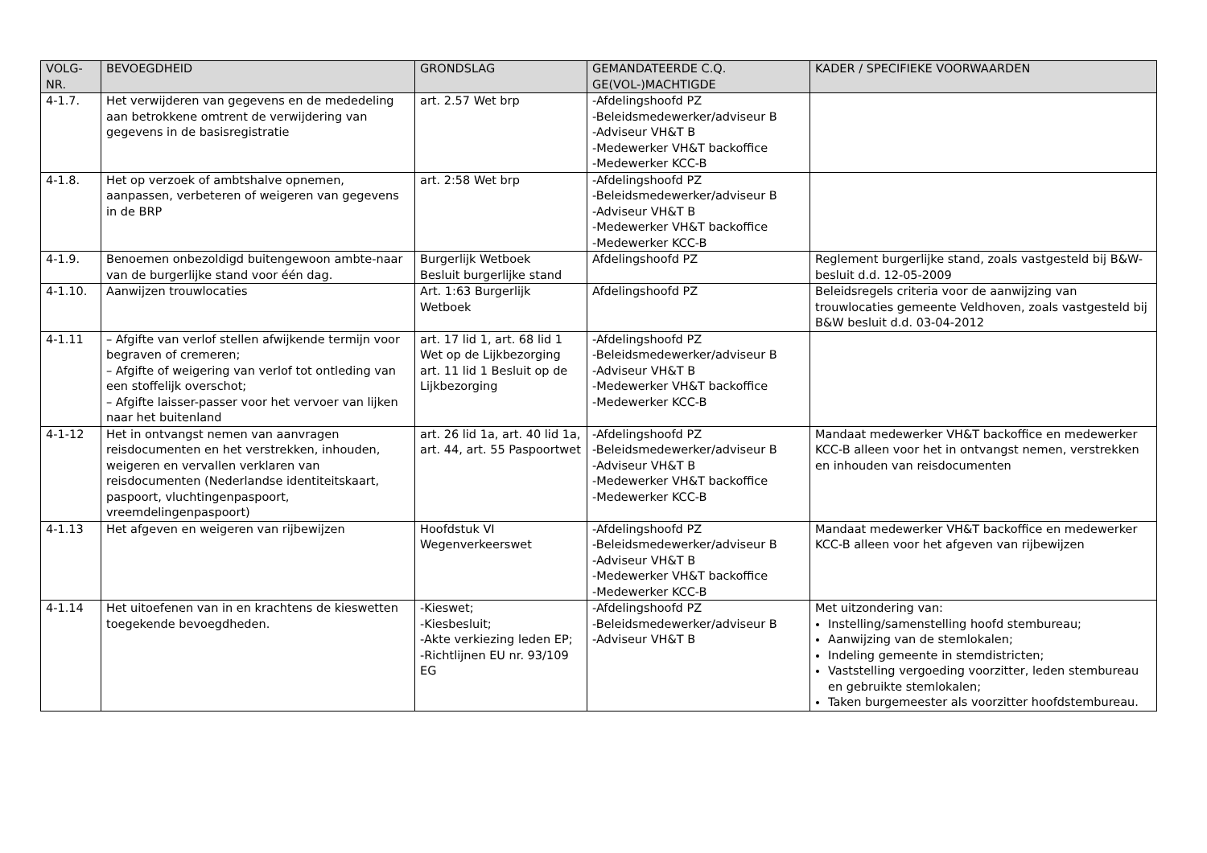| VOLG- NR. | BEVOEGDHEID | GRONDSLAG | GEMANDATEERDE C.Q. GE(VOL-)MACHTIGDE | KADER / SPECIFIEKE VOORWAARDEN |
| --- | --- | --- | --- | --- |
| 4-1.7. | Het verwijderen van gegevens en de mededeling aan betrokkene omtrent de verwijdering van gegevens in de basisregistratie | art. 2.57 Wet brp | -Afdelingshoofd PZ -Beleidsmedewerker/adviseur B -Adviseur VH&T B -Medewerker VH&T backoffice -Medewerker KCC-B | |
| 4-1.8. | Het op verzoek of ambtshalve opnemen, aanpassen, verbeteren of weigeren van gegevens in de BRP | art. 2:58 Wet brp | -Afdelingshoofd PZ -Beleidsmedewerker/adviseur B -Adviseur VH&T B -Medewerker VH&T backoffice -Medewerker KCC-B | |
| 4-1.9. | Benoemen onbezoldigd buitengewoon ambte-naar van de burgerlijke stand voor één dag. | Burgerlijk Wetboek Besluit burgerlijke stand | Afdelingshoofd PZ | Reglement burgerlijke stand, zoals vastgesteld bij B&W-besluit d.d. 12-05-2009 |
| 4-1.10. | Aanwijzen trouwlocaties | Art. 1:63 Burgerlijk Wetboek | Afdelingshoofd PZ | Beleidsregels criteria voor de aanwijzing van trouwlocaties gemeente Veldhoven, zoals vastgesteld bij B&W besluit d.d. 03-04-2012 |
| 4-1.11 | – Afgifte van verlof stellen afwijkende termijn voor begraven of cremeren; – Afgifte of weigering van verlof tot ontleding van een stoffelijk overschot; – Afgifte laisser-passer voor het vervoer van lijken naar het buitenland | art. 17 lid 1, art. 68 lid 1 Wet op de Lijkbezorging art. 11 lid 1 Besluit op de Lijkbezorging | -Afdelingshoofd PZ -Beleidsmedewerker/adviseur B -Adviseur VH&T B -Medewerker VH&T backoffice -Medewerker KCC-B | |
| 4-1-12 | Het in ontvangst nemen van aanvragen reisdocumenten en het verstrekken, inhouden, weigeren en vervallen verklaren van reisdocumenten (Nederlandse identiteitskaart, paspoort, vluchtingenpaspoort, vreemdelingenpaspoort) | art. 26 lid 1a, art. 40 lid 1a, art. 44, art. 55 Paspoortwet | -Afdelingshoofd PZ -Beleidsmedewerker/adviseur B -Adviseur VH&T B -Medewerker VH&T backoffice -Medewerker KCC-B | Mandaat medewerker VH&T backoffice en medewerker KCC-B alleen voor het in ontvangst nemen, verstrekken en inhouden van reisdocumenten |
| 4-1.13 | Het afgeven en weigeren van rijbewijzen | Hoofdstuk VI Wegenverkeerswet | -Afdelingshoofd PZ -Beleidsmedewerker/adviseur B -Adviseur VH&T B -Medewerker VH&T backoffice -Medewerker KCC-B | Mandaat medewerker VH&T backoffice en medewerker KCC-B alleen voor het afgeven van rijbewijzen |
| 4-1.14 | Het uitoefenen van in en krachtens de kieswetten toegekende bevoegdheden. | -Kieswet; -Kiesbesluit; -Akte verkiezing leden EP; -Richtlijnen EU nr. 93/109 EG | -Afdelingshoofd PZ -Beleidsmedewerker/adviseur B -Adviseur VH&T B | Met uitzondering van: Instelling/samenstelling hoofd stembureau; Aanwijzing van de stemlokalen; Indeling gemeente in stemdistricten; Vaststelling vergoeding voorzitter, leden stembureau en gebruikte stemlokalen; Taken burgemeester als voorzitter hoofdstembureau. |